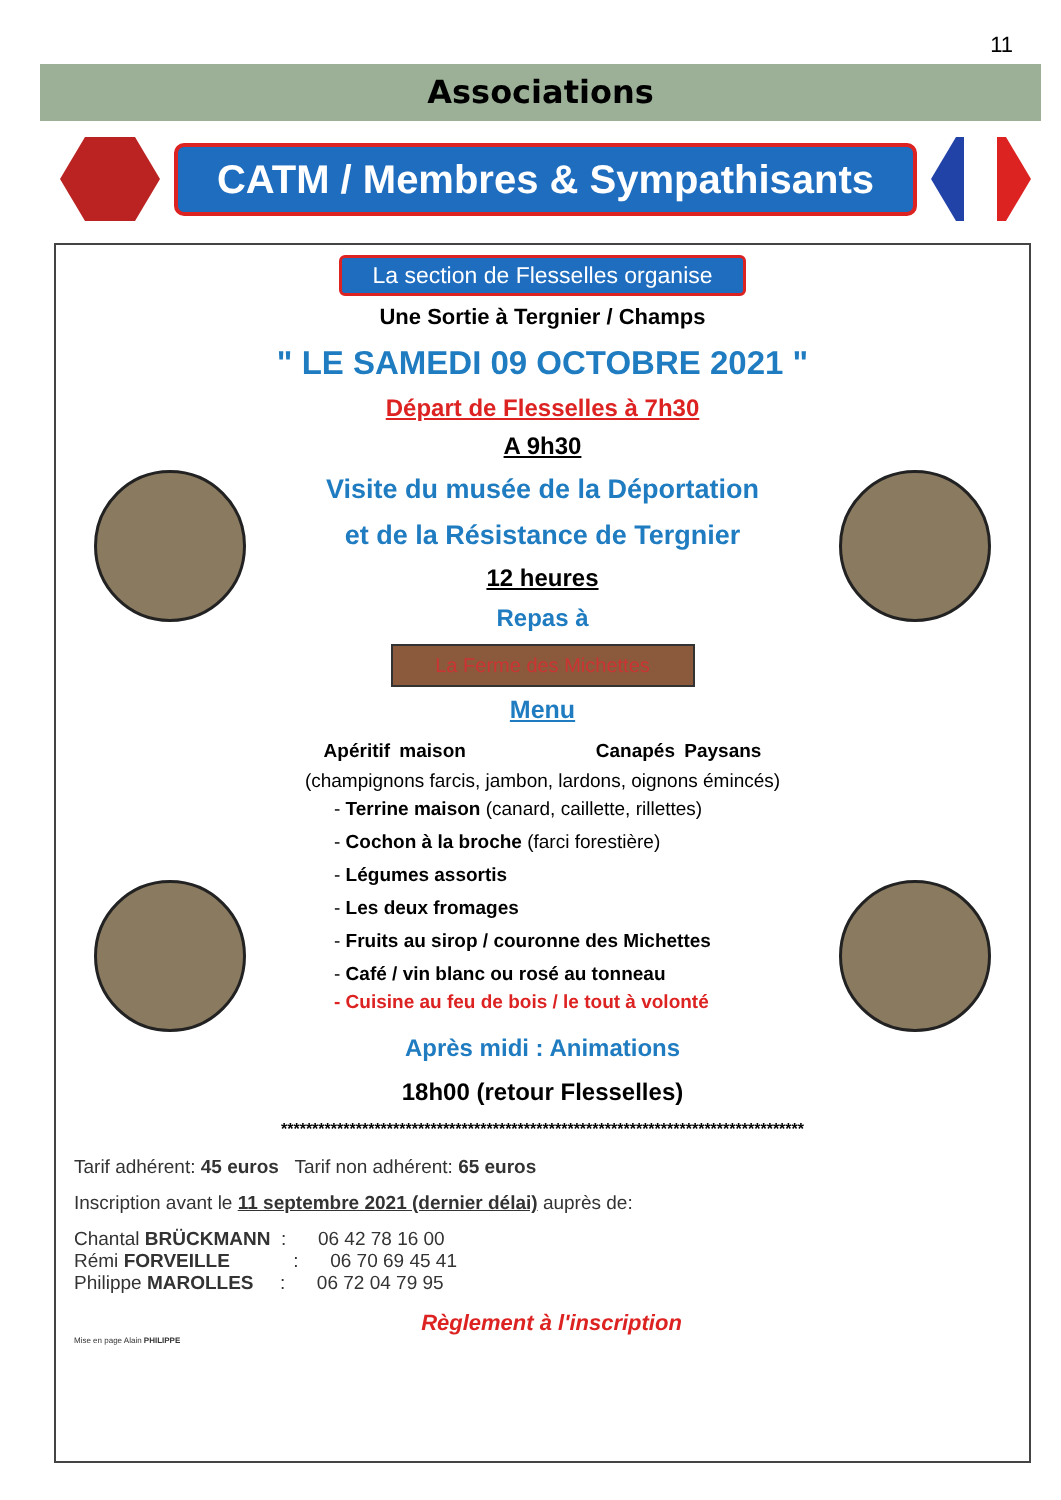11
Associations
CATM / Membres & Sympathisants
La section de Flesselles organise
Une Sortie à Tergnier / Champs
" LE SAMEDI 09 OCTOBRE 2021 "
Départ de Flesselles à 7h30
A 9h30
Visite du musée de la Déportation
et de la Résistance de Tergnier
12 heures
Repas à
La Ferme des Michettes
Menu
Apéritif maison Canapés Paysans
(champignons farcis, jambon, lardons, oignons émincés)
- Terrine maison (canard, caillette, rillettes)
- Cochon à la broche (farci forestière)
- Légumes assortis
- Les deux fromages
- Fruits au sirop / couronne des Michettes
- Café / vin blanc ou rosé au tonneau
- Cuisine au feu de bois / le tout à volonté
Après midi : Animations
18h00 (retour Flesselles)
************************************************************************************
Tarif adhérent: 45 euros Tarif non adhérent: 65 euros
Inscription avant le 11 septembre 2021 (dernier délai) auprès de:
Chantal BRÜCKMANN : 06 42 78 16 00
Rémi FORVEILLE : 06 70 69 45 41
Philippe MAROLLES : 06 72 04 79 95
Règlement à l'inscription
Mise en page Alain PHILIPPE